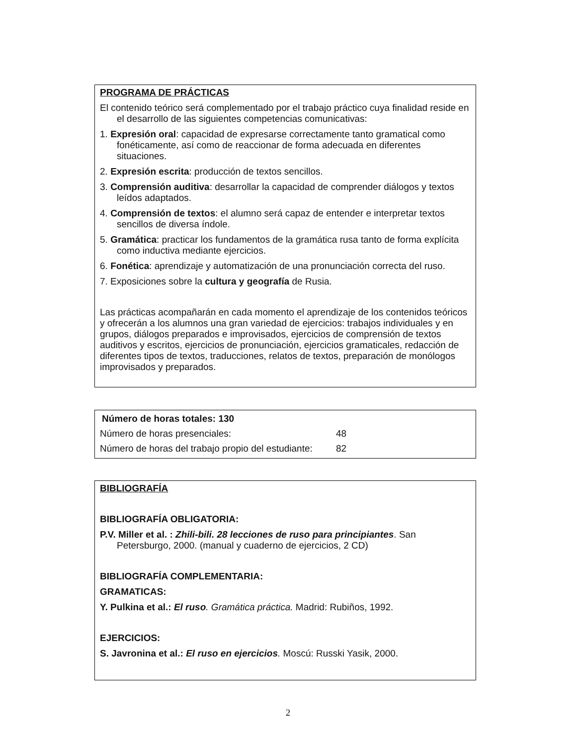PROGRAMA DE PRÁCTICAS
El contenido teórico será complementado por el trabajo práctico cuya finalidad reside en el desarrollo de las siguientes competencias comunicativas:
1. Expresión oral: capacidad de expresarse correctamente tanto gramatical como fonéticamente, así como de reaccionar de forma adecuada en diferentes situaciones.
2. Expresión escrita: producción de textos sencillos.
3. Comprensión auditiva: desarrollar la capacidad de comprender diálogos y textos leídos adaptados.
4. Comprensión de textos: el alumno será capaz de entender e interpretar textos sencillos de diversa índole.
5. Gramática: practicar los fundamentos de la gramática rusa tanto de forma explícita como inductiva mediante ejercicios.
6. Fonética: aprendizaje y automatización de una pronunciación correcta del ruso.
7. Exposiciones sobre la cultura y geografía de Rusia.
Las prácticas acompañarán en cada momento el aprendizaje de los contenidos teóricos y ofrecerán a los alumnos una gran variedad de ejercicios: trabajos individuales y en grupos, diálogos preparados e improvisados, ejercicios de comprensión de textos auditivos y escritos, ejercicios de pronunciación, ejercicios gramaticales, redacción de diferentes tipos de textos, traducciones, relatos de textos, preparación de monólogos improvisados y preparados.
| Número de horas totales: 130 | |
| --- | --- |
| Número de horas presenciales: | 48 |
| Número de horas del trabajo propio del estudiante: | 82 |
BIBLIOGRAFÍA
BIBLIOGRAFÍA OBLIGATORIA:
P.V. Miller et al. : Zhili-bili. 28 lecciones de ruso para principiantes. San Petersburgo, 2000. (manual y cuaderno de ejercicios, 2 CD)
BIBLIOGRAFÍA COMPLEMENTARIA:
GRAMATICAS:
Y. Pulkina et al.: El ruso. Gramática práctica. Madrid: Rubiños, 1992.
EJERCICIOS:
S. Javronina et al.: El ruso en ejercicios. Moscú: Russki Yasik, 2000.
2